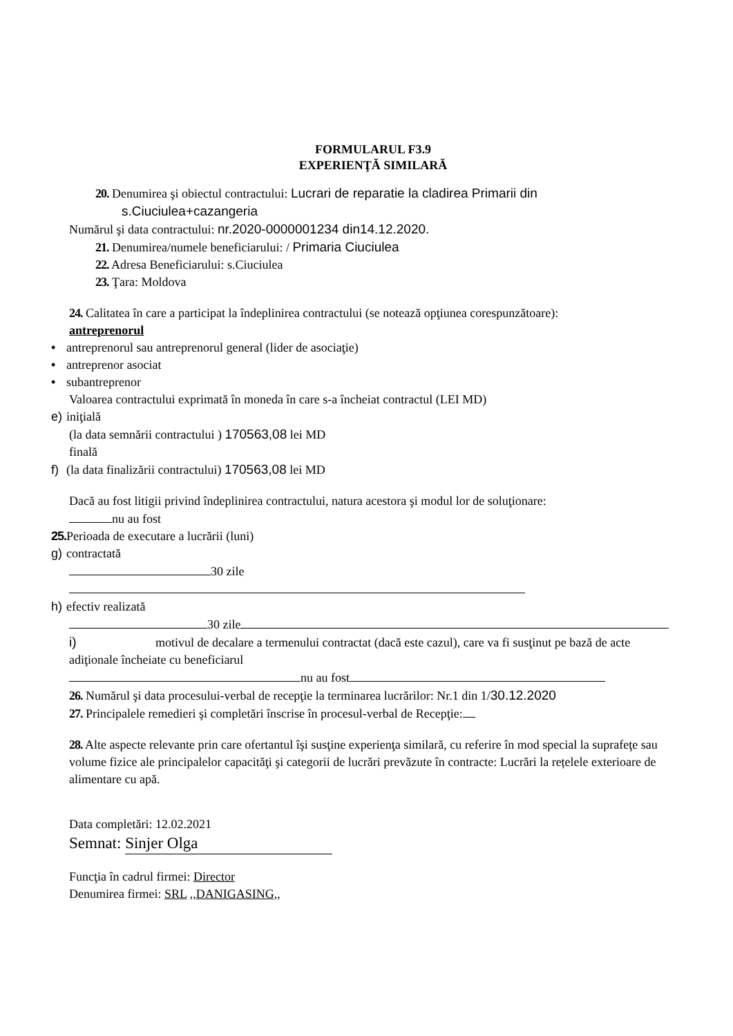FORMULARUL F3.9
EXPERIENŢĂ SIMILARĂ
20. Denumirea şi obiectul contractului: Lucrari de reparatie la cladirea Primarii din
s.Ciuciulea+cazangeria
Numărul şi data contractului: nr.2020-0000001234 din14.12.2020.
21. Denumirea/numele beneficiarului: / Primaria Ciuciulea
22. Adresa Beneficiarului: s.Ciuciulea
23. Ţara: Moldova
24. Calitatea în care a participat la îndeplinirea contractului (se notează opţiunea corespunzătoare):
antreprenorul
• antreprenorul sau antreprenorul general (lider de asociaţie)
• antreprenor asociat
• subantreprenor
Valoarea contractului exprimată în moneda în care s-a încheiat contractul (LEI MD)
e) iniţială
(la data semnării contractului ) 170563,08 lei MD
finală
f) (la data finalizării contractului) 170563,08 lei MD
Dacă au fost litigii privind îndeplinirea contractului, natura acestora şi modul lor de soluţionare:
nu au fost
25. Perioada de executare a lucrării (luni)
g) contractată
30 zile
h) efectiv realizată
30 zile
i) motivul de decalare a termenului contractat (dacă este cazul), care va fi susţinut pe bază de acte adiţionale încheiate cu beneficiarul
nu au fost
26. Numărul şi data procesului-verbal de recepţie la terminarea lucrărilor: Nr.1 din 1/30.12.2020
27. Principalele remedieri şi completări înscrise în procesul-verbal de Recepţie:
28. Alte aspecte relevante prin care ofertantul îşi susţine experienţa similară, cu referire în mod special la suprafeţe sau volume fizice ale principalelor capacităţi şi categorii de lucrări prevăzute în contracte: Lucrări la rețelele exterioare de alimentare cu apă.
Data completări: 12.02.2021
Semnat: Sinjer Olga
Funcţia în cadrul firmei: Director
Denumirea firmei: SRL ,,DANIGASING,,